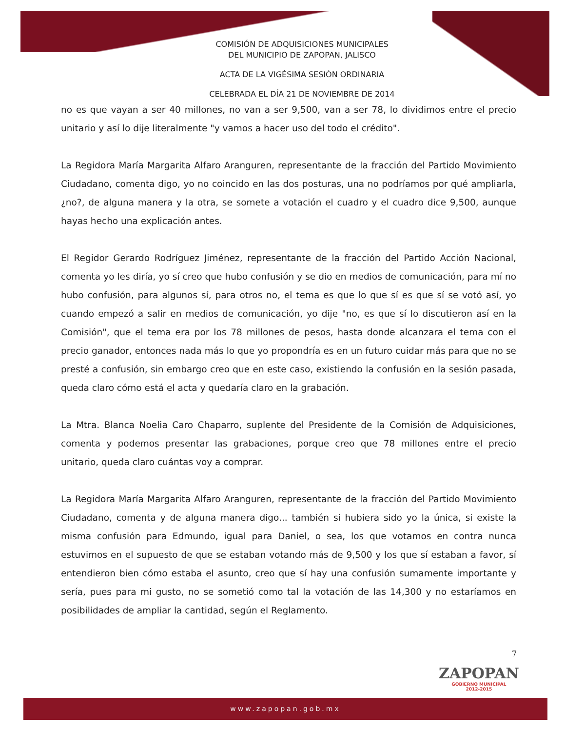COMISIÓN DE ADQUISICIONES MUNICIPALES
DEL MUNICIPIO DE ZAPOPAN, JALISCO
ACTA DE LA VIGÉSIMA SESIÓN ORDINARIA
CELEBRADA EL DÍA 21 DE NOVIEMBRE DE 2014
no es que vayan a ser 40 millones, no van a ser 9,500, van a ser 78, lo dividimos entre el precio unitario y así lo dije literalmente "y vamos a hacer uso del todo el crédito".
La Regidora María Margarita Alfaro Aranguren, representante de la fracción del Partido Movimiento Ciudadano, comenta digo, yo no coincido en las dos posturas, una no podríamos por qué ampliarla, ¿no?, de alguna manera y la otra, se somete a votación el cuadro y el cuadro dice 9,500, aunque hayas hecho una explicación antes.
El Regidor Gerardo Rodríguez Jiménez, representante de la fracción del Partido Acción Nacional, comenta yo les diría, yo sí creo que hubo confusión y se dio en medios de comunicación, para mí no hubo confusión, para algunos sí, para otros no, el tema es que lo que sí es que sí se votó así, yo cuando empezó a salir en medios de comunicación, yo dije "no, es que sí lo discutieron así en la Comisión", que el tema era por los 78 millones de pesos, hasta donde alcanzara el tema con el precio ganador, entonces nada más lo que yo propondría es en un futuro cuidar más para que no se presté a confusión, sin embargo creo que en este caso, existiendo la confusión en la sesión pasada, queda claro cómo está el acta y quedaría claro en la grabación.
La Mtra. Blanca Noelia Caro Chaparro, suplente del Presidente de la Comisión de Adquisiciones, comenta y podemos presentar las grabaciones, porque creo que 78 millones entre el precio unitario, queda claro cuántas voy a comprar.
La Regidora María Margarita Alfaro Aranguren, representante de la fracción del Partido Movimiento Ciudadano, comenta y de alguna manera digo... también si hubiera sido yo la única, si existe la misma confusión para Edmundo, igual para Daniel, o sea, los que votamos en contra nunca estuvimos en el supuesto de que se estaban votando más de 9,500 y los que sí estaban a favor, sí entendieron bien cómo estaba el asunto, creo que sí hay una confusión sumamente importante y sería, pues para mi gusto, no se sometió como tal la votación de las 14,300 y no estaríamos en posibilidades de ampliar la cantidad, según el Reglamento.
7
ZAPOPAN
GOBIERNO MUNICIPAL
2012-2015
www.zapopan.gob.mx